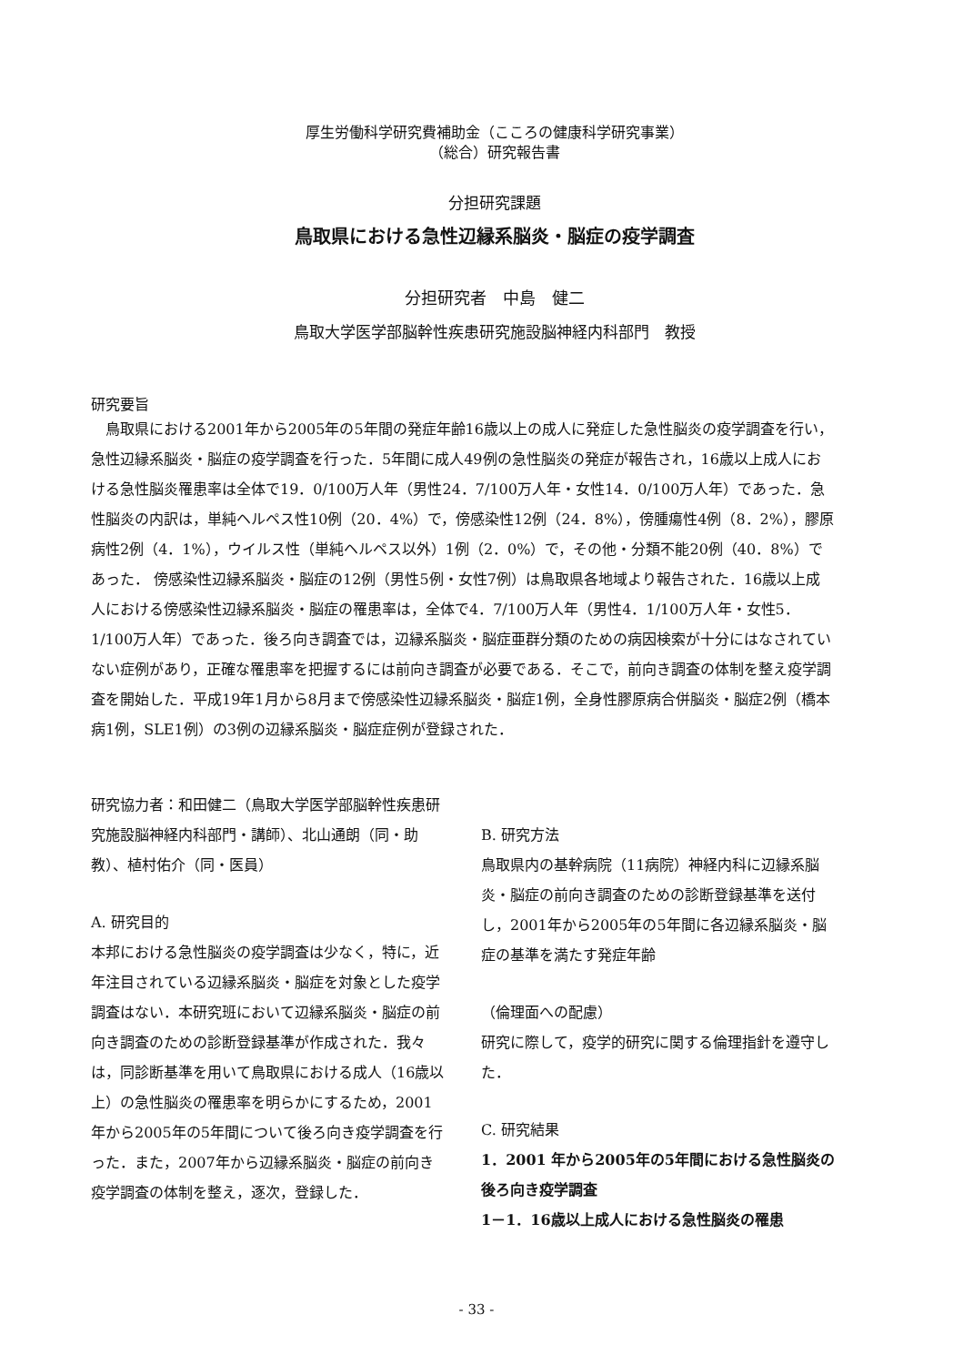厚生労働科学研究費補助金（こころの健康科学研究事業）
（総合）研究報告書
分担研究課題
鳥取県における急性辺縁系脳炎・脳症の疫学調査
分担研究者　中島　健二
鳥取大学医学部脳幹性疾患研究施設脳神経内科部門　教授
研究要旨
鳥取県における2001年から2005年の5年間の発症年齢16歳以上の成人に発症した急性脳炎の疫学調査を行い，急性辺縁系脳炎・脳症の疫学調査を行った．5年間に成人49例の急性脳炎の発症が報告され，16歳以上成人における急性脳炎罹患率は全体で19．0/100万人年（男性24．7/100万人年・女性14．0/100万人年）であった．急性脳炎の内訳は，単純ヘルペス性10例（20．4%）で，傍感染性12例（24．8%），傍腫瘍性4例（8．2%），膠原病性2例（4．1%），ウイルス性（単純ヘルペス以外）1例（2．0%）で，その他・分類不能20例（40．8%）であった． 傍感染性辺縁系脳炎・脳症の12例（男性5例・女性7例）は鳥取県各地域より報告された．16歳以上成人における傍感染性辺縁系脳炎・脳症の罹患率は，全体で4．7/100万人年（男性4．1/100万人年・女性5．1/100万人年）であった．後ろ向き調査では，辺縁系脳炎・脳症亜群分類のための病因検索が十分にはなされていない症例があり，正確な罹患率を把握するには前向き調査が必要である．そこで，前向き調査の体制を整え疫学調査を開始した．平成19年1月から8月まで傍感染性辺縁系脳炎・脳症1例，全身性膠原病合併脳炎・脳症2例（橋本病1例，SLE1例）の3例の辺縁系脳炎・脳症症例が登録された．
研究協力者：和田健二（鳥取大学医学部脳幹性疾患研究施設脳神経内科部門・講師）、北山通朗（同・助教）、植村佑介（同・医員）
A. 研究目的
本邦における急性脳炎の疫学調査は少なく，特に，近年注目されている辺縁系脳炎・脳症を対象とした疫学調査はない．本研究班において辺縁系脳炎・脳症の前向き調査のための診断登録基準が作成された．我々は，同診断基準を用いて鳥取県における成人（16歳以上）の急性脳炎の罹患率を明らかにするため，2001年から2005年の5年間について後ろ向き疫学調査を行った．また，2007年から辺縁系脳炎・脳症の前向き疫学調査の体制を整え，逐次，登録した．
B. 研究方法
鳥取県内の基幹病院（11病院）神経内科に辺縁系脳炎・脳症の前向き調査のための診断登録基準を送付し，2001年から2005年の5年間に各辺縁系脳炎・脳症の基準を満たす発症年齢
（倫理面への配慮）
研究に際して，疫学的研究に関する倫理指針を遵守した．
C. 研究結果
1．2001 年から2005年の5年間における急性脳炎の後ろ向き疫学調査
1－1．16歳以上成人における急性脳炎の罹患
- 33 -